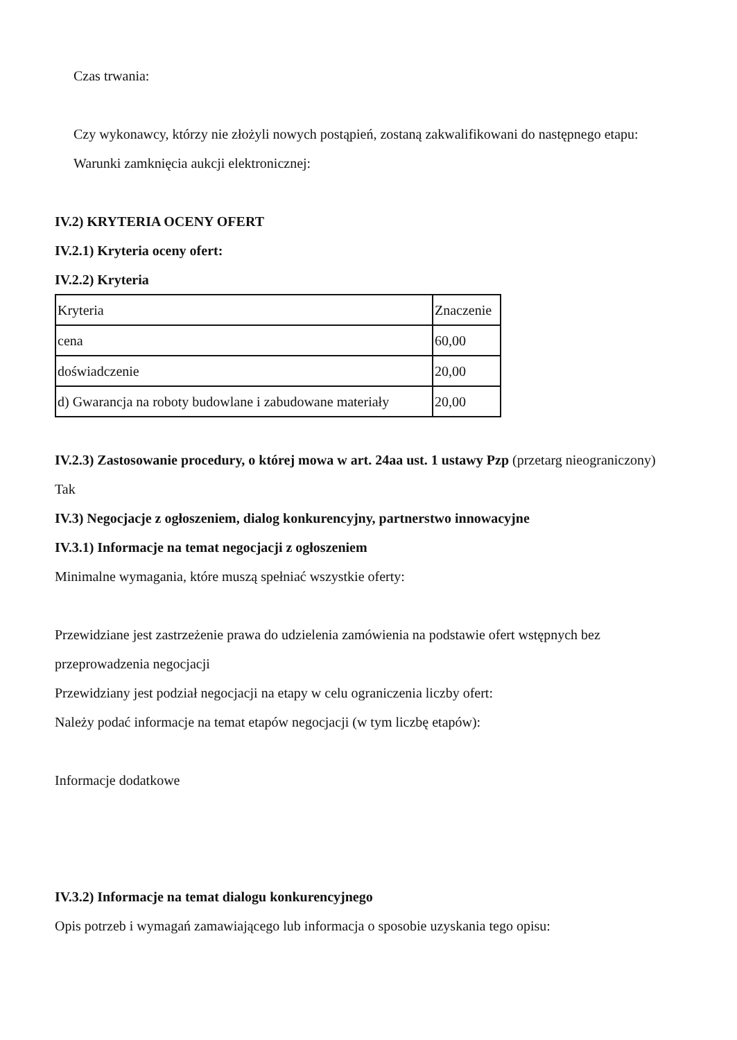Czas trwania:
Czy wykonawcy, którzy nie złożyli nowych postąpień, zostaną zakwalifikowani do następnego etapu:
Warunki zamknięcia aukcji elektronicznej:
IV.2) KRYTERIA OCENY OFERT
IV.2.1) Kryteria oceny ofert:
IV.2.2) Kryteria
| Kryteria | Znaczenie |
| cena | 60,00 |
| doświadczenie | 20,00 |
| d) Gwarancja na roboty budowlane i zabudowane materiały | 20,00 |
IV.2.3) Zastosowanie procedury, o której mowa w art. 24aa ust. 1 ustawy Pzp (przetarg nieograniczony)
Tak
IV.3) Negocjacje z ogłoszeniem, dialog konkurencyjny, partnerstwo innowacyjne
IV.3.1) Informacje na temat negocjacji z ogłoszeniem
Minimalne wymagania, które muszą spełniać wszystkie oferty:
Przewidziane jest zastrzeżenie prawa do udzielenia zamówienia na podstawie ofert wstępnych bez przeprowadzenia negocjacji
Przewidziany jest podział negocjacji na etapy w celu ograniczenia liczby ofert:
Należy podać informacje na temat etapów negocjacji (w tym liczbę etapów):
Informacje dodatkowe
IV.3.2) Informacje na temat dialogu konkurencyjnego
Opis potrzeb i wymagań zamawiającego lub informacja o sposobie uzyskania tego opisu: